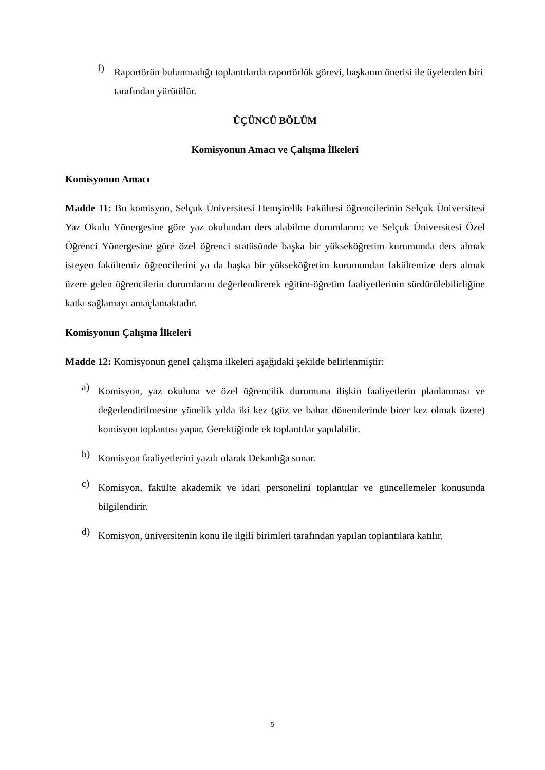f)
Raportörün bulunmadığı toplantılarda raportörlük görevi, başkanın önerisi ile üyelerden biri tarafından yürütülür.
ÜÇÜNCÜ BÖLÜM
Komisyonun Amacı ve Çalışma İlkeleri
Komisyonun Amacı
Madde 11: Bu komisyon, Selçuk Üniversitesi Hemşirelik Fakültesi öğrencilerinin Selçuk Üniversitesi Yaz Okulu Yönergesine göre yaz okulundan ders alabilme durumlarını; ve Selçuk Üniversitesi Özel Öğrenci Yönergesine göre özel öğrenci statüsünde başka bir yükseköğretim kurumunda ders almak isteyen fakültemiz öğrencilerini ya da başka bir yükseköğretim kurumundan fakültemize ders almak üzere gelen öğrencilerin durumlarını değerlendirerek eğitim-öğretim faaliyetlerinin sürdürülebilirliğine katkı sağlamayı amaçlamaktadır.
Komisyonun Çalışma İlkeleri
Madde 12: Komisyonun genel çalışma ilkeleri aşağıdaki şekilde belirlenmiştir:
a)
Komisyon, yaz okuluna ve özel öğrencilik durumuna ilişkin faaliyetlerin planlanması ve değerlendirilmesine yönelik yılda iki kez (güz ve bahar dönemlerinde birer kez olmak üzere) komisyon toplantısı yapar. Gerektiğinde ek toplantılar yapılabilir.
b)
Komisyon faaliyetlerini yazılı olarak Dekanlığa sunar.
c)
Komisyon, fakülte akademik ve idari personelini toplantılar ve güncellemeler konusunda bilgilendirir.
d)
Komisyon, üniversitenin konu ile ilgili birimleri tarafından yapılan toplantılara katılır.
5